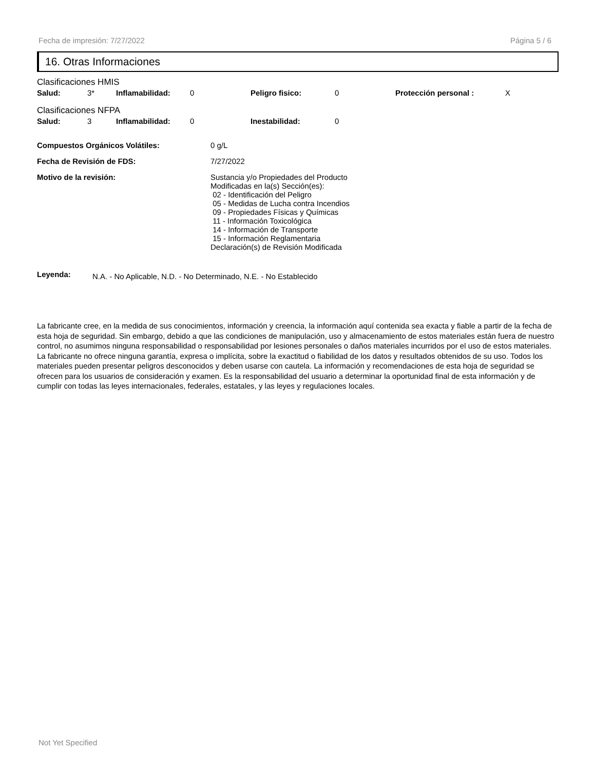Fecha de impresión: 7/27/2022 Página 5 / 6
16. Otras Informaciones
Clasificaciones HMIS
Salud: 3* Inflamabilidad: 0 Peligro fisico: 0 Protección personal : X
Clasificaciones NFPA
Salud: 3 Inflamabilidad: 0 Inestabilidad: 0
Compuestos Orgánicos Volátiles: 0 g/L
Fecha de Revisión de FDS: 7/27/2022
Motivo de la revisión: Sustancia y/o Propiedades del Producto
Modificadas en la(s) Sección(es):
02 - Identificación del Peligro
05 - Medidas de Lucha contra Incendios
09 - Propiedades Físicas y Químicas
11 - Información Toxicológica
14 - Información de Transporte
15 - Información Reglamentaria
Declaración(s) de Revisión Modificada
Leyenda: N.A. - No Aplicable, N.D. - No Determinado, N.E. - No Establecido
La fabricante cree, en la medida de sus conocimientos, información y creencia, la información aquí contenida sea exacta y fiable a partir de la fecha de esta hoja de seguridad. Sin embargo, debido a que las condiciones de manipulación, uso y almacenamiento de estos materiales están fuera de nuestro control, no asumimos ninguna responsabilidad o responsabilidad por lesiones personales o daños materiales incurridos por el uso de estos materiales. La fabricante no ofrece ninguna garantía, expresa o implícita, sobre la exactitud o fiabilidad de los datos y resultados obtenidos de su uso. Todos los materiales pueden presentar peligros desconocidos y deben usarse con cautela. La información y recomendaciones de esta hoja de seguridad se ofrecen para los usuarios de consideración y examen. Es la responsabilidad del usuario a determinar la oportunidad final de esta información y de cumplir con todas las leyes internacionales, federales, estatales, y las leyes y regulaciones locales.
Not Yet Specified